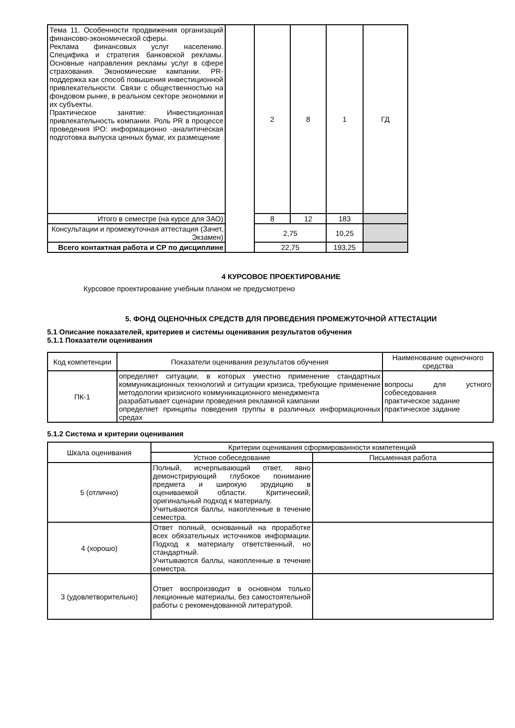| Тема 11. Особенности продвижения организаций финансово-экономической сферы. Реклама финансовых услуг населению. Специфика и стратегия банковской рекламы. Основные направления рекламы услуг в сфере страхования. Экономические кампании. PR-поддержка как способ повышения инвестиционной привлекательности. Связи с общественностью на фондовом рынке, в реальном секторе экономики и их субъекты. Практическое занятие: Инвестиционная привлекательность компании. Роль PR в процессе проведения IPO: информационно -аналитическая подготовка выпуска ценных бумаг, их размещение | | 2 | 8 | 1 | ГД |
| Итого в семестре (на курсе для ЗАО) | | 8 | 12 | 183 | |
| Консультации и промежуточная аттестация (Зачет, Экзамен) | | 2,75 | | 10,25 | |
| Всего контактная работа и СР по дисциплине | | 22,75 | | 193,25 | |
4 КУРСОВОЕ ПРОЕКТИРОВАНИЕ
Курсовое проектирование учебным планом не предусмотрено
5. ФОНД ОЦЕНОЧНЫХ СРЕДСТВ ДЛЯ ПРОВЕДЕНИЯ ПРОМЕЖУТОЧНОЙ АТТЕСТАЦИИ
5.1 Описание показателей, критериев и системы оценивания результатов обучения
5.1.1 Показатели оценивания
| Код компетенции | Показатели оценивания результатов обучения | Наименование оценочного средства |
| ПК-1 | определяет ситуации, в которых уместно применение стандартных коммуникационных технологий и ситуации кризиса, требующие применение методологии кризисного коммуникационного менеджмента разрабатывает сценарии проведения рекламной кампании определяет принципы поведения группы в различных информационных средах | вопросы для устного собеседования практическое задание практическое задание |
5.1.2 Система и критерии оценивания
| Шкала оценивания | Критерии оценивания сформированности компетенций | |
| | Устное собеседование | Письменная работа |
| 5 (отлично) | Полный, исчерпывающий ответ, явно демонстрирующий глубокое понимание предмета и широкую эрудицию в оцениваемой области. Критический, оригинальный подход к материалу. Учитываются баллы, накопленные в течение семестра. | |
| 4 (хорошо) | Ответ полный, основанный на проработке всех обязательных источников информации. Подход к материалу ответственный, но стандартный. Учитываются баллы, накопленные в течение семестра. | |
| 3 (удовлетворительно) | Ответ воспроизводит в основном только лекционные материалы, без самостоятельной работы с рекомендованной литературой. | |